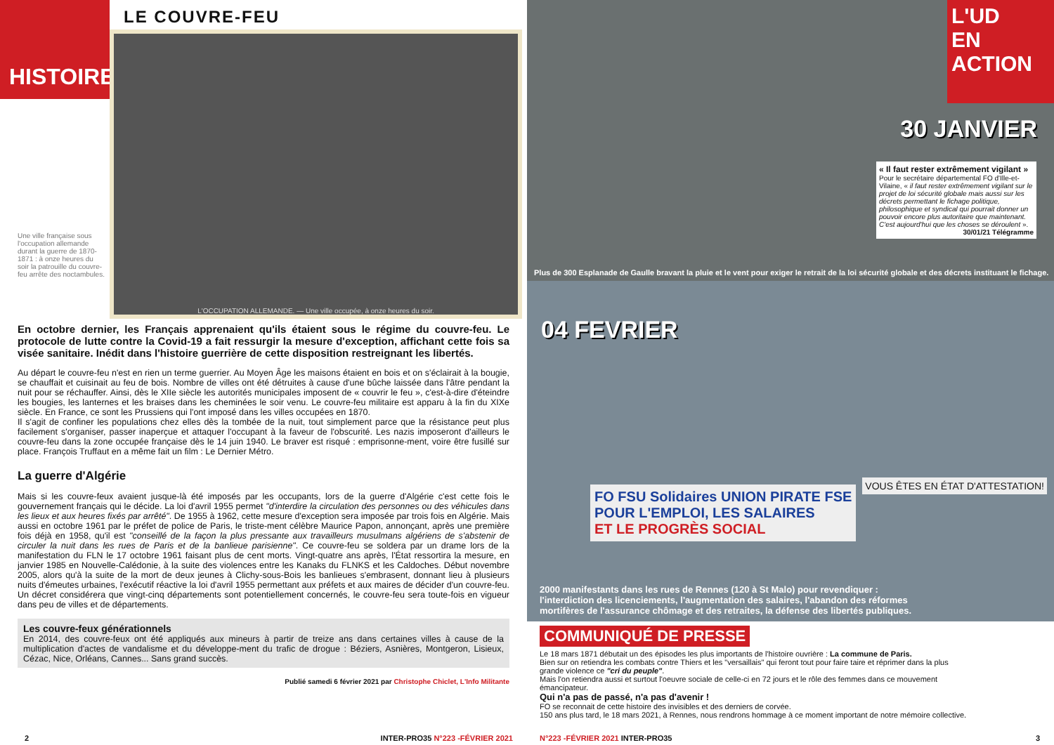HISTOIRE
LE COUVRE-FEU
L'OCCUPATION ALLEMANDE. — Une ville occupée, à onze heures du soir.
Une ville française sous l'occupation allemande durant la guerre de 1870-1871 : à onze heures du soir la patrouille du couvre-feu arrête des noctambules.
En octobre dernier, les Français apprenaient qu'ils étaient sous le régime du couvre-feu. Le protocole de lutte contre la Covid-19 a fait ressurgir la mesure d'exception, affichant cette fois sa visée sanitaire. Inédit dans l'histoire guerrière de cette disposition restreignant les libertés.
Au départ le couvre-feu n'est en rien un terme guerrier. Au Moyen Âge les maisons étaient en bois et on s'éclairait à la bougie, se chauffait et cuisinait au feu de bois. Nombre de villes ont été détruites à cause d'une bûche laissée dans l'âtre pendant la nuit pour se réchauffer. Ainsi, dès le XIIe siècle les autorités municipales imposent de « couvrir le feu », c'est-à-dire d'éteindre les bougies, les lanternes et les braises dans les cheminées le soir venu. Le couvre-feu militaire est apparu à la fin du XIXe siècle. En France, ce sont les Prussiens qui l'ont imposé dans les villes occupées en 1870.
Il s'agit de confiner les populations chez elles dès la tombée de la nuit, tout simplement parce que la résistance peut plus facilement s'organiser, passer inaperçue et attaquer l'occupant à la faveur de l'obscurité. Les nazis imposeront d'ailleurs le couvre-feu dans la zone occupée française dès le 14 juin 1940. Le braver est risqué : emprisonne-ment, voire être fusillé sur place. François Truffaut en a même fait un film : Le Dernier Métro.
La guerre d'Algérie
Mais si les couvre-feux avaient jusque-là été imposés par les occupants, lors de la guerre d'Algérie c'est cette fois le gouvernement français qui le décide. La loi d'avril 1955 permet "d'interdire la circulation des personnes ou des véhicules dans les lieux et aux heures fixés par arrêté". De 1955 à 1962, cette mesure d'exception sera imposée par trois fois en Algérie. Mais aussi en octobre 1961 par le préfet de police de Paris, le triste-ment célèbre Maurice Papon, annonçant, après une première fois déjà en 1958, qu'il est "conseillé de la façon la plus pressante aux travailleurs musulmans algériens de s'abstenir de circuler la nuit dans les rues de Paris et de la banlieue parisienne". Ce couvre-feu se soldera par un drame lors de la manifestation du FLN le 17 octobre 1961 faisant plus de cent morts. Vingt-quatre ans après, l'État ressortira la mesure, en janvier 1985 en Nouvelle-Calédonie, à la suite des violences entre les Kanaks du FLNKS et les Caldoches. Début novembre 2005, alors qu'à la suite de la mort de deux jeunes à Clichy-sous-Bois les banlieues s'embrasent, donnant lieu à plusieurs nuits d'émeutes urbaines, l'exécutif réactive la loi d'avril 1955 permettant aux préfets et aux maires de décider d'un couvre-feu. Un décret considérera que vingt-cinq départements sont potentiellement concernés, le couvre-feu sera toute-fois en vigueur dans peu de villes et de départements.
Les couvre-feux générationnels
En 2014, des couvre-feux ont été appliqués aux mineurs à partir de treize ans dans certaines villes à cause de la multiplication d'actes de vandalisme et du développe-ment du trafic de drogue : Béziers, Asnières, Montgeron, Lisieux, Cézac, Nice, Orléans, Cannes... Sans grand succès.
Publié samedi 6 février 2021 par Christophe Chiclet, L'Info Militante
2 INTER-PRO35 N°223 -FÉVRIER 2021
L'UD
EN ACTION
30 JANVIER
« Il faut rester extrêmement vigilant »
Pour le secrétaire départemental FO d'Ille-et-Vilaine, « il faut rester extrêmement vigilant sur le projet de loi sécurité globale mais aussi sur les décrets permettant le fichage politique, philosophique et syndical qui pourrait donner un pouvoir encore plus autoritaire que maintenant. C'est aujourd'hui que les choses se déroulent ».
30/01/21 Télégramme
Plus de 300 Esplanade de Gaulle bravant la pluie et le vent pour exiger le retrait de la loi sécurité globale et des décrets instituant le fichage.
04 FEVRIER
FO FSU Solidaires UNION PIRATE FSE
POUR L'EMPLOI, LES SALAIRES
ET LE PROGRÈS SOCIAL
VOUS ÊTES EN ÉTAT D'ATTESTATION!
2000 manifestants dans les rues de Rennes (120 à St Malo) pour revendiquer : l'interdiction des licenciements, l'augmentation des salaires, l'abandon des réformes mortifères de l'assurance chômage et des retraites, la défense des libertés publiques.
COMMUNIQUÉ DE PRESSE
Le 18 mars 1871 débutait un des épisodes les plus importants de l'histoire ouvrière : La commune de Paris.
Bien sur on retiendra les combats contre Thiers et les "versaillais" qui feront tout pour faire taire et réprimer dans la plus grande violence ce "cri du peuple".
Mais l'on retiendra aussi et surtout l'oeuvre sociale de celle-ci en 72 jours et le rôle des femmes dans ce mouvement émancipateur.
Qui n'a pas de passé, n'a pas d'avenir !
FO se reconnait de cette histoire des invisibles et des derniers de corvée.
150 ans plus tard, le 18 mars 2021, à Rennes, nous rendrons hommage à ce moment important de notre mémoire collective.
N°223 -FÉVRIER 2021 INTER-PRO35 3